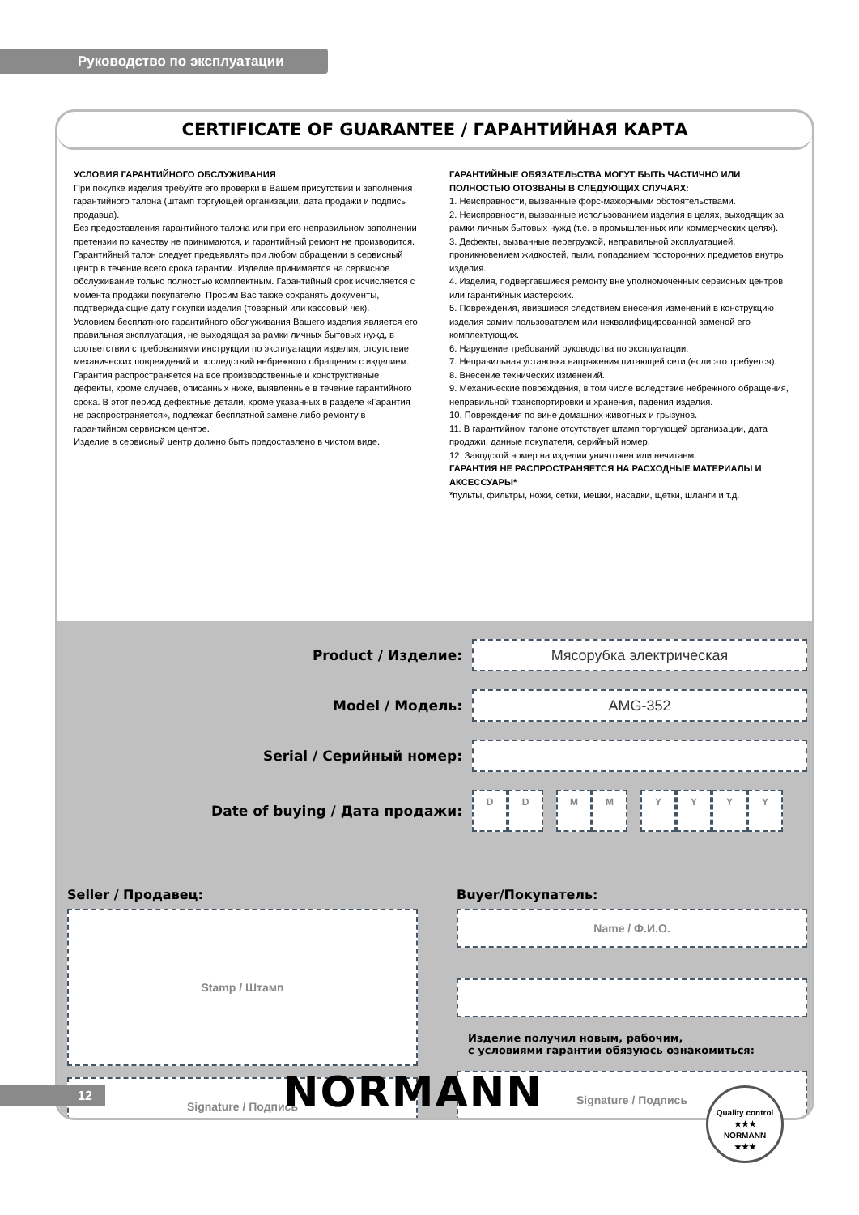Руководство по эксплуатации
CERTIFICATE OF GUARANTEE / ГАРАНТИЙНАЯ КАРТА
УСЛОВИЯ ГАРАНТИЙНОГО ОБСЛУЖИВАНИЯ
При покупке изделия требуйте его проверки в Вашем присутствии и заполнения гарантийного талона (штамп торгующей организации, дата продажи и подпись продавца).
Без предоставления гарантийного талона или при его неправильном заполнении претензии по качеству не принимаются, и гарантийный ремонт не производится.
Гарантийный талон следует предъявлять при любом обращении в сервисный центр в течение всего срока гарантии. Изделие принимается на сервисное обслуживание только полностью комплектным. Гарантийный срок исчисляется с момента продажи покупателю. Просим Вас также сохранять документы, подтверждающие дату покупки изделия (товарный или кассовый чек).
Условием бесплатного гарантийного обслуживания Вашего изделия является его правильная эксплуатация, не выходящая за рамки личных бытовых нужд, в соответствии с требованиями инструкции по эксплуатации изделия, отсутствие механических повреждений и последствий небрежного обращения с изделием.
Гарантия распространяется на все производственные и конструктивные дефекты, кроме случаев, описанных ниже, выявленные в течение гарантийного срока. В этот период дефектные детали, кроме указанных в разделе «Гарантия не распространяется», подлежат бесплатной замене либо ремонту в гарантийном сервисном центре.
Изделие в сервисный центр должно быть предоставлено в чистом виде.
ГАРАНТИЙНЫЕ ОБЯЗАТЕЛЬСТВА МОГУТ БЫТЬ ЧАСТИЧНО ИЛИ ПОЛНОСТЬЮ ОТОЗВАНЫ В СЛЕДУЮЩИХ СЛУЧАЯХ:
1. Неисправности, вызванные форс-мажорными обстоятельствами.
2. Неисправности, вызванные использованием изделия в целях, выходящих за рамки личных бытовых нужд (т.е. в промышленных или коммерческих целях).
3. Дефекты, вызванные перегрузкой, неправильной эксплуатацией, проникновением жидкостей, пыли, попаданием посторонних предметов внутрь изделия.
4. Изделия, подвергавшиеся ремонту вне уполномоченных сервисных центров или гарантийных мастерских.
5. Повреждения, явившиеся следствием внесения изменений в конструкцию изделия самим пользователем или неквалифицированной заменой его комплектующих.
6. Нарушение требований руководства по эксплуатации.
7. Неправильная установка напряжения питающей сети (если это требуется).
8. Внесение технических изменений.
9. Механические повреждения, в том числе вследствие небрежного обращения, неправильной транспортировки и хранения, падения изделия.
10. Повреждения по вине домашних животных и грызунов.
11. В гарантийном талоне отсутствует штамп торгующей организации, дата продажи, данные покупателя, серийный номер.
12. Заводской номер на изделии уничтожен или нечитаем.
ГАРАНТИЯ НЕ РАСПРОСТРАНЯЕТСЯ НА РАСХОДНЫЕ МАТЕРИАЛЫ И АКСЕССУАРЫ*
*пульты, фильтры, ножи, сетки, мешки, насадки, щетки, шланги и т.д.
Product / Изделие:
Мясорубка электрическая
Model / Модель:
AMG-352
Serial / Серийный номер:
Date of buying / Дата продажи:
D D M M Y Y Y Y
Seller / Продавец:
Stamp / Штамп
Signature / Подпись
Buyer/Покупатель:
Name / Ф.И.О.
Изделие получил новым, рабочим,
с условиями гарантии обязуюсь ознакомиться:
Signature / Подпись
12 NORMANN
Quality control
★★★
NORMANN
★★★